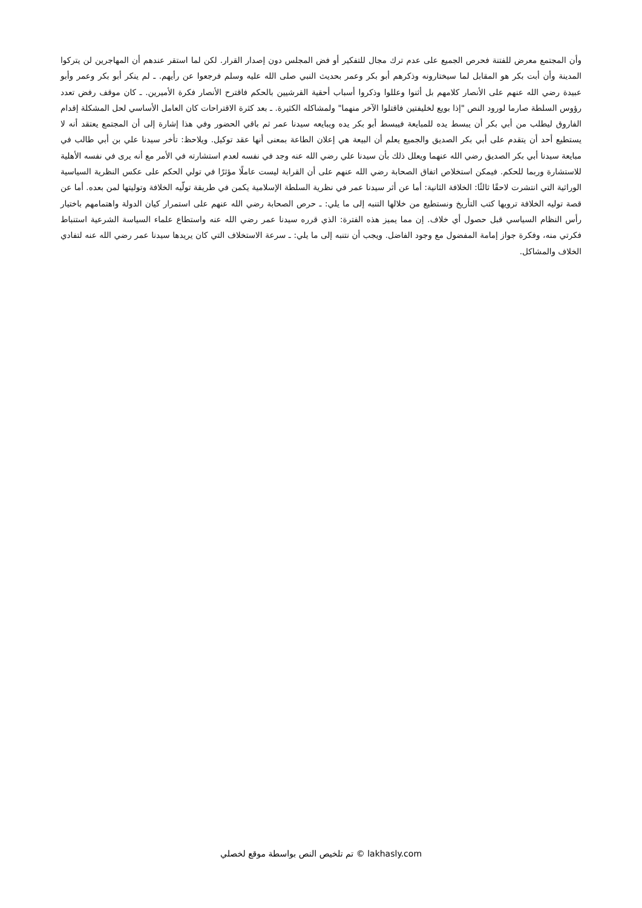وأن المجتمع معرض للفتنة فحرص الجميع على عدم ترك مجال للتفكير أو فض المجلس دون إصدار القرار. لكن لما استقر عندهم أن المهاجرين لن يتركوا المدينة وأن أبت بكر هو المقابل لما سيختارونه وذكرهم أبو بكر وعمر بحديث النبي صلى الله عليه وسلم فرجعوا عن رأيهم. ـ لم ينكر أبو بكر وعمر وأبو عبيدة رضي الله عنهم على الأنصار كلامهم بل أثنوا وعللوا وذكروا أسباب أحقية القرشيين بالحكم فاقترح الأنصار فكرة الأميرين. ـ كان موقف رفض تعدد رؤوس السلطة صارما لورود النص "إذا بويع لخليفتين فاقتلوا الآخر منهما" ولمشاكله الكثيرة. ـ بعد كثرة الاقتراحات كان العامل الأساسي لحل المشكلة إقدام الفاروق ليطلب من أبي بكر أن يبسط يده للمبايعة فيبسط أبو بكر يده ويبايعه سيدنا عمر ثم باقي الحضور وفي هذا إشارة إلى أن المجتمع يعتقد أنه لا يستطيع أحد أن يتقدم على أبي بكر الصديق والجميع يعلم أن البيعة هي إعلان الطاعة بمعنى أنها عقد توكيل. ويلاحظ: تأخر سيدنا علي بن أبي طالب في مبايعة سيدنا أبي بكر الصديق رضي الله عنهما ويعلل ذلك بأن سيدنا علي رضي الله عنه وجد في نفسه لعدم استشارته في الأمر مع أنه يرى في نفسه الأهلية للاستشارة وربما للحكم. فيمكن استخلاص اتفاق الصحابة رضي الله عنهم على أن القرابة ليست عاملًا مؤثرًا في تولي الحكم على عكس النظرية السياسية الوراثية التي انتشرت لاحقًا ثالثًا: الخلافة الثانية: أما عن أثر سيدنا عمر في نظرية السلطة الإسلامية يكمن في طريقة تولّيه الخلافة وتوليتها لمن بعده. أما عن قصة توليه الخلافة ترويها كتب التأريخ ونستطيع من خلالها التنبه إلى ما يلي: ـ حرص الصحابة رضي الله عنهم على استمرار كيان الدولة واهتمامهم باختيار رأس النظام السياسي قبل حصول أي خلاف. إن مما يميز هذه الفترة: الذي قرره سيدنا عمر رضي الله عنه واستطاع علماء السياسة الشرعية استنباط فكرتي منه، وفكرة جواز إمامة المفضول مع وجود الفاضل. ويجب أن نتنبه إلى ما يلي: ـ سرعة الاستخلاف التي كان يريدها سيدنا عمر رضي الله عنه لتفادي الخلاف والمشاكل.
lakhasly.com © تم تلخيص النص بواسطة موقع لخصلي